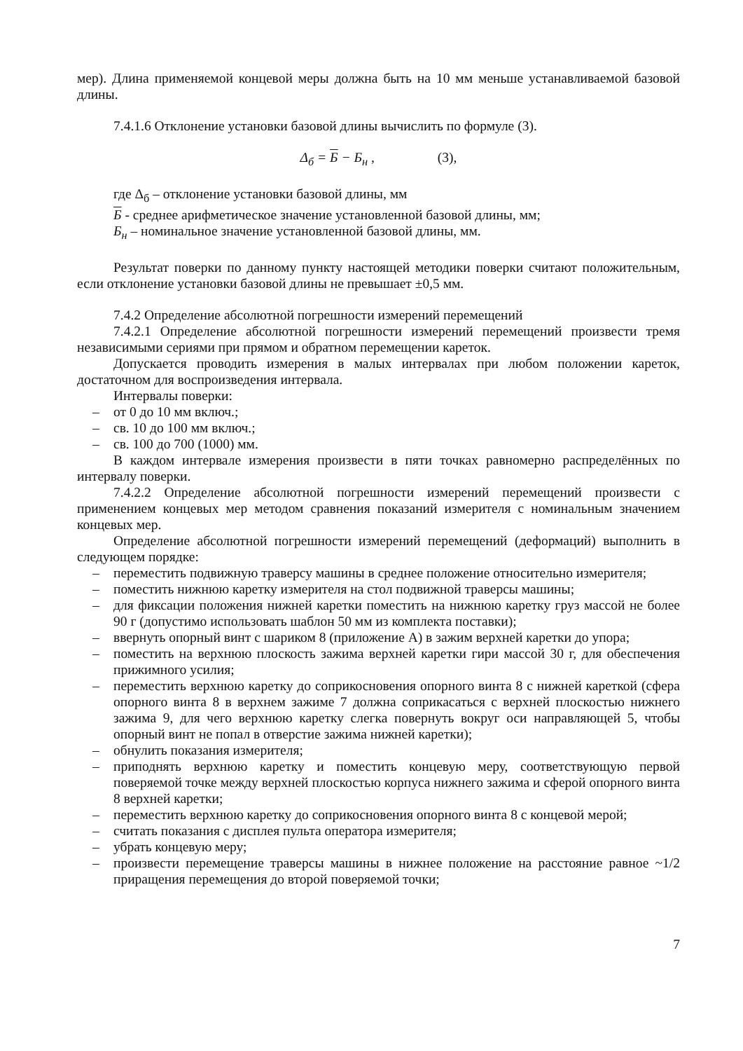мер). Длина применяемой концевой меры должна быть на 10 мм меньше устанавливаемой базовой длины.
7.4.1.6 Отклонение установки базовой длины вычислить по формуле (3).
Δ<sub>б</sub> = Б − Б<sub>н</sub> , (3),
где Δ<sub>б</sub> – отклонение установки базовой длины, мм
Б - среднее арифметическое значение установленной базовой длины, мм;
Б<sub>н</sub> – номинальное значение установленной базовой длины, мм.
Результат поверки по данному пункту настоящей методики поверки считают положительным, если отклонение установки базовой длины не превышает ±0,5 мм.
7.4.2 Определение абсолютной погрешности измерений перемещений
7.4.2.1 Определение абсолютной погрешности измерений перемещений произвести тремя независимыми сериями при прямом и обратном перемещении кареток.
Допускается проводить измерения в малых интервалах при любом положении кареток, достаточном для воспроизведения интервала.
Интервалы поверки:
– от 0 до 10 мм включ.;
– св. 10 до 100 мм включ.;
– св. 100 до 700 (1000) мм.
В каждом интервале измерения произвести в пяти точках равномерно распределённых по интервалу поверки.
7.4.2.2 Определение абсолютной погрешности измерений перемещений произвести с применением концевых мер методом сравнения показаний измерителя с номинальным значением концевых мер.
Определение абсолютной погрешности измерений перемещений (деформаций) выполнить в следующем порядке:
– переместить подвижную траверсу машины в среднее положение относительно измерителя;
– поместить нижнюю каретку измерителя на стол подвижной траверсы машины;
– для фиксации положения нижней каретки поместить на нижнюю каретку груз массой не более 90 г (допустимо использовать шаблон 50 мм из комплекта поставки);
– ввернуть опорный винт с шариком 8 (приложение А) в зажим верхней каретки до упора;
– поместить на верхнюю плоскость зажима верхней каретки гири массой 30 г, для обеспечения прижимного усилия;
– переместить верхнюю каретку до соприкосновения опорного винта 8 с нижней кареткой (сфера опорного винта 8 в верхнем зажиме 7 должна соприкасаться с верхней плоскостью нижнего зажима 9, для чего верхнюю каретку слегка повернуть вокруг оси направляющей 5, чтобы опорный винт не попал в отверстие зажима нижней каретки);
– обнулить показания измерителя;
– приподнять верхнюю каретку и поместить концевую меру, соответствующую первой поверяемой точке между верхней плоскостью корпуса нижнего зажима и сферой опорного винта 8 верхней каретки;
– переместить верхнюю каретку до соприкосновения опорного винта 8 с концевой мерой;
– считать показания с дисплея пульта оператора измерителя;
– убрать концевую меру;
– произвести перемещение траверсы машины в нижнее положение на расстояние равное ~1/2 приращения перемещения до второй поверяемой точки;
7